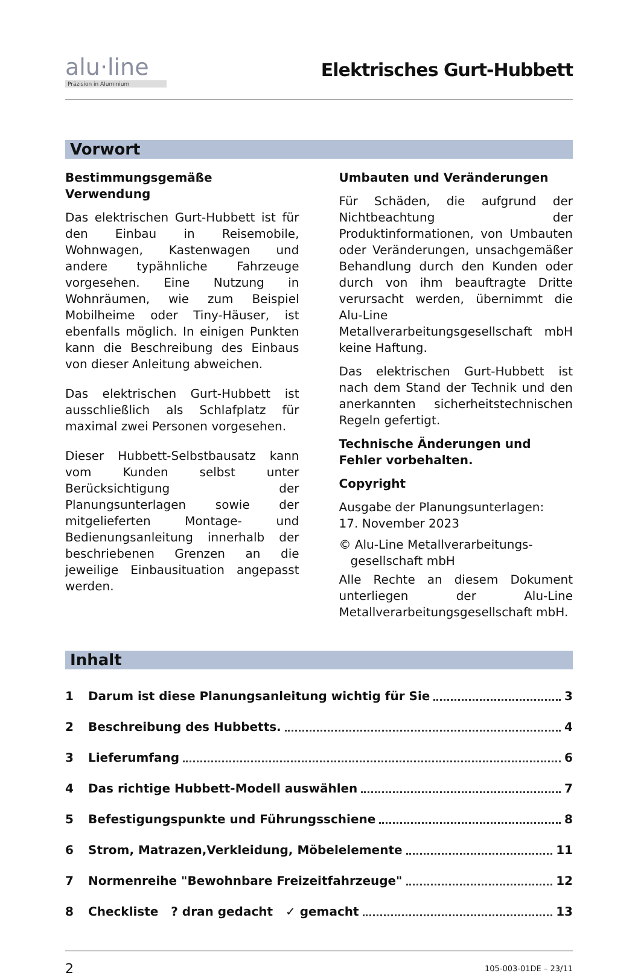alu·line
Präzision in Aluminium
Elektrisches Gurt-Hubbett
Vorwort
Bestimmungsgemäße Verwendung
Das elektrischen Gurt-Hubbett ist für den Einbau in Reisemobile, Wohnwagen, Kastenwagen und andere typähnliche Fahrzeuge vorgesehen. Eine Nutzung in Wohnräumen, wie zum Beispiel Mobilheime oder Tiny-Häuser, ist ebenfalls möglich. In einigen Punkten kann die Beschreibung des Einbaus von dieser Anleitung abweichen.
Das elektrischen Gurt-Hubbett ist ausschließlich als Schlafplatz für maximal zwei Personen vorgesehen.
Dieser Hubbett-Selbstbausatz kann vom Kunden selbst unter Berücksichtigung der Planungsunterlagen sowie der mitgelieferten Montage- und Bedienungsanleitung innerhalb der beschriebenen Grenzen an die jeweilige Einbausituation angepasst werden.
Umbauten und Veränderungen
Für Schäden, die aufgrund der Nichtbeachtung der Produktinformationen, von Umbauten oder Veränderungen, unsachgemäßer Behandlung durch den Kunden oder durch von ihm beauftragte Dritte verursacht werden, übernimmt die Alu-Line Metallverarbeitungsgesellschaft mbH keine Haftung.
Das elektrischen Gurt-Hubbett ist nach dem Stand der Technik und den anerkannten sicherheitstechnischen Regeln gefertigt.
Technische Änderungen und Fehler vorbehalten.
Copyright
Ausgabe der Planungsunterlagen:
17. November 2023
© Alu-Line Metallverarbeitungs-
gesellschaft mbH
Alle Rechte an diesem Dokument unterliegen der Alu-Line Metallverarbeitungsgesellschaft mbH.
Inhalt
1 Darum ist diese Planungsanleitung wichtig für Sie 3
2 Beschreibung des Hubbetts. 4
3 Lieferumfang 6
4 Das richtige Hubbett-Modell auswählen 7
5 Befestigungspunkte und Führungsschiene 8
6 Strom, Matrazen,Verkleidung, Möbelelemente 11
7 Normenreihe "Bewohnbare Freizeitfahrzeuge" 12
8 Checkliste ? dran gedacht ✓ gemacht 13
2 105-003-01DE – 23/11